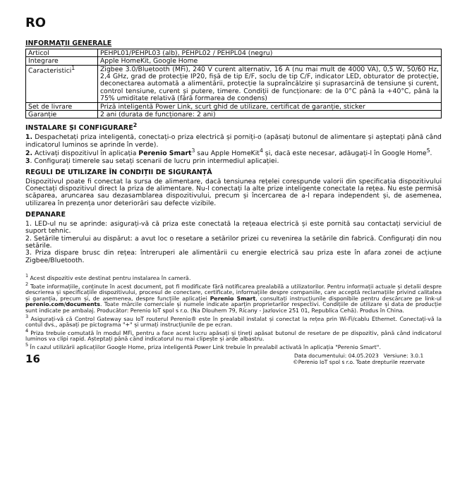RO
INFORMAȚII GENERALE
| Articol | PEHPL01/PEHPL03 (alb), PEHPL02 / PEHPL04 (negru) |
| Integrare | Apple HomeKit, Google Home |
| Caracteristici<sup>1</sup> | Zigbee 3.0/Bluetooth (MFi), 240 V curent alternativ, 16 A (nu mai mult de 4000 VA), 0,5 W, 50/60 Hz, 2,4 GHz, grad de protecție IP20, fișă de tip E/F, soclu de tip C/F, indicator LED, obturator de protecție, deconectarea automată a alimentării, protecție la supraîncălzire și suprasarcină de tensiune și curent, control tensiune, curent și putere, timere. Condiții de funcționare: de la 0°C până la +40°C, până la 75% umiditate relativă (fără formarea de condens) |
| Set de livrare | Priză inteligentă Power Link, scurt ghid de utilizare, certificat de garanție, sticker |
| Garanție | 2 ani (durata de funcționare: 2 ani) |
INSTALARE ȘI CONFIGURARE<sup>2</sup>
1. Despachetați priza inteligentă, conectați-o priza electrică și porniți-o (apăsați butonul de alimentare și așteptați până când indicatorul luminos se aprinde în verde).
2. Activați dispozitivul în aplicația Perenio Smart<sup>3</sup> sau Apple HomeKit<sup>4</sup> și, dacă este necesar, adăugați-l în Google Home<sup>5</sup>.
3. Configurați timerele sau setați scenarii de lucru prin intermediul aplicației.
REGULI DE UTILIZARE ÎN CONDIȚII DE SIGURANȚĂ
Dispozitivul poate fi conectat la sursa de alimentare, dacă tensiunea rețelei corespunde valorii din specificația dispozitivului Conectați dispozitivul direct la priza de alimentare. Nu-l conectați la alte prize inteligente conectate la rețea. Nu este permisă scăparea, aruncarea sau dezasamblarea dispozitivului, precum și încercarea de a-l repara independent și, de asemenea, utilizarea în prezența unor deteriorări sau defecte vizibile.
DEPANARE
1. LED-ul nu se aprinde: asigurați-vă că priza este conectată la rețeaua electrică și este pornită sau contactați serviciul de suport tehnic.
2. Setările timerului au dispărut: a avut loc o resetare a setărilor prizei cu revenirea la setările din fabrică. Configurați din nou setările.
3. Priza dispare brusc din rețea: întreruperi ale alimentării cu energie electrică sau priza este în afara zonei de acțiune Zigbee/Bluetooth.
<sup>1</sup> Acest dispozitiv este destinat pentru instalarea în cameră.
<sup>2</sup> Toate informațiile, conținute în acest document, pot fi modificate fără notificarea prealabilă a utilizatorilor. Pentru informații actuale și detalii despre descrierea și specificațiile dispozitivului, procesul de conectare, certificate, informațiile despre companiile, care acceptă reclamațiile privind calitatea și garanția, precum și, de asemenea, despre funcțiile aplicației Perenio Smart, consultați instrucțiunile disponibile pentru descărcare pe link-ul perenio.com/documents. Toate mărcile comerciale și numele indicate aparțin proprietarilor respectivi. Condițiile de utilizare și data de producție sunt indicate pe ambalaj. Producător: Perenio IoT spol s r.o. (Na Dlouhem 79, Ricany - Jazlovice 251 01, Republica Cehă). Produs în China.
<sup>3</sup> Asigurați-vă că Control Gateway sau IoT routerul Perenio® este în prealabil instalat și conectat la rețea prin Wi-Fi/cablu Ethernet. Conectați-vă la contul dvs., apăsați pe pictograma "+" și urmați instrucțiunile de pe ecran.
<sup>4</sup> Priza trebuie comutată în modul MFi, pentru a face acest lucru apăsați și țineți apăsat butonul de resetare de pe dispozitiv, până când indicatorul luminos va clipi rapid. Așteptați până când indicatorul nu mai clipește și arde albastru.
<sup>5</sup> În cazul utilizării aplicațiilor Google Home, priza inteligentă Power Link trebuie în prealabil activată în aplicația "Perenio Smart".
16
Data documentului: 04.05.2023 Versiune: 3.0.1
©Perenio IoT spol s r.o. Toate drepturile rezervate